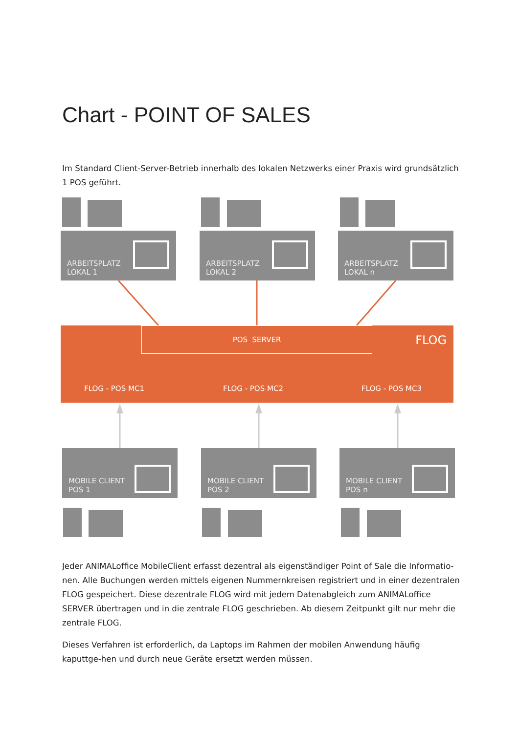Chart - POINT OF SALES
Im Standard Client-Server-Betrieb innerhalb des lokalen Netzwerks einer Praxis wird grundsätzlich 1 POS geführt.
ARBEITSPLATZ
LOKAL 1
ARBEITSPLATZ
LOKAL 2
ARBEITSPLATZ
LOKAL n
POS SERVER
FLOG
FLOG - POS MC1 FLOG - POS MC2 FLOG - POS MC3
MOBILE CLIENT
POS 1
MOBILE CLIENT
POS 2
MOBILE CLIENT
POS n
Jeder ANIMALoffice MobileClient erfasst dezentral als eigenständiger Point of Sale die Informatio-nen. Alle Buchungen werden mittels eigenen Nummernkreisen registriert und in einer dezentralen FLOG gespeichert. Diese dezentrale FLOG wird mit jedem Datenabgleich zum ANIMALoffice SERVER übertragen und in die zentrale FLOG geschrieben. Ab diesem Zeitpunkt gilt nur mehr die zentrale FLOG.
Dieses Verfahren ist erforderlich, da Laptops im Rahmen der mobilen Anwendung häufig kaputtge-hen und durch neue Geräte ersetzt werden müssen.